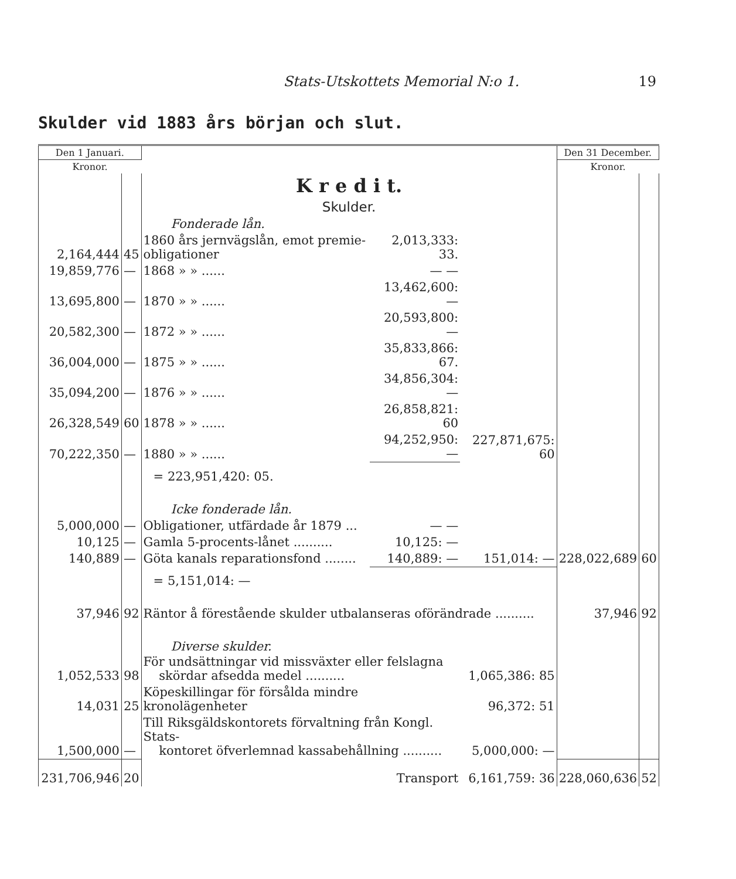Stats-Utskottets Memorial N:o 1.
19
Skulder vid 1883 års början och slut.
| Den 1 Januari. | | | | | Den 31 December. | |
| Kronor. | | | | | Kronor. | |
| | | K r e d i t. | | | | |
| | | Skulder. | | | | |
| | | Fonderade lån. | | | | |
| 2,164,444 | 45 | 1860 års jernvägslån, emot premie-obligationer | 2,013,333: 33. | | | |
| 19,859,776 | — | 1868 » » ...... | — — | | | |
| 13,695,800 | — | 1870 » » ...... | 13,462,600: — | | | |
| 20,582,300 | — | 1872 » » ...... | 20,593,800: — | | | |
| 36,004,000 | — | 1875 » » ...... | 35,833,866: 67. | | | |
| 35,094,200 | — | 1876 » » ...... | 34,856,304: — | | | |
| 26,328,549 | 60 | 1878 » » ...... | 26,858,821: 60 | | | |
| 70,222,350 | — | 1880 » » ...... | 94,252,950: — | 227,871,675: 60 | | |
| | | = 223,951,420: 05. | | | | |
| | | Icke fonderade lån. | | | | |
| 5,000,000 | — | Obligationer, utfärdade år 1879 ... | — — | | | |
| 10,125 | — | Gamla 5-procents-lånet .......... | 10,125: — | | | |
| 140,889 | — | Göta kanals reparationsfond ........ | 140,889: — | 151,014: — | 228,022,689 | 60 |
| | | = 5,151,014: — | | | | |
| 37,946 | 92 | Räntor å förestående skulder utbalanseras oförändrade .......... | | | 37,946 | 92 |
| | | Diverse skulder. | | | | |
| 1,052,533 | 98 | För undsättningar vid missväxter eller felslagna skördar afsedda medel .......... | | 1,065,386: 85 | | |
| 14,031 | 25 | Köpeskillingar för försålda mindre kronolägenheter | | 96,372: 51 | | |
| 1,500,000 | — | Till Riksgäldskontorets förvaltning från Kongl. Stats- kontoret öfverlemnad kassabehållning .......... | | 5,000,000: — | | |
| 231,706,946 | 20 | Transport | | 6,161,759: 36 | 228,060,636 | 52 |